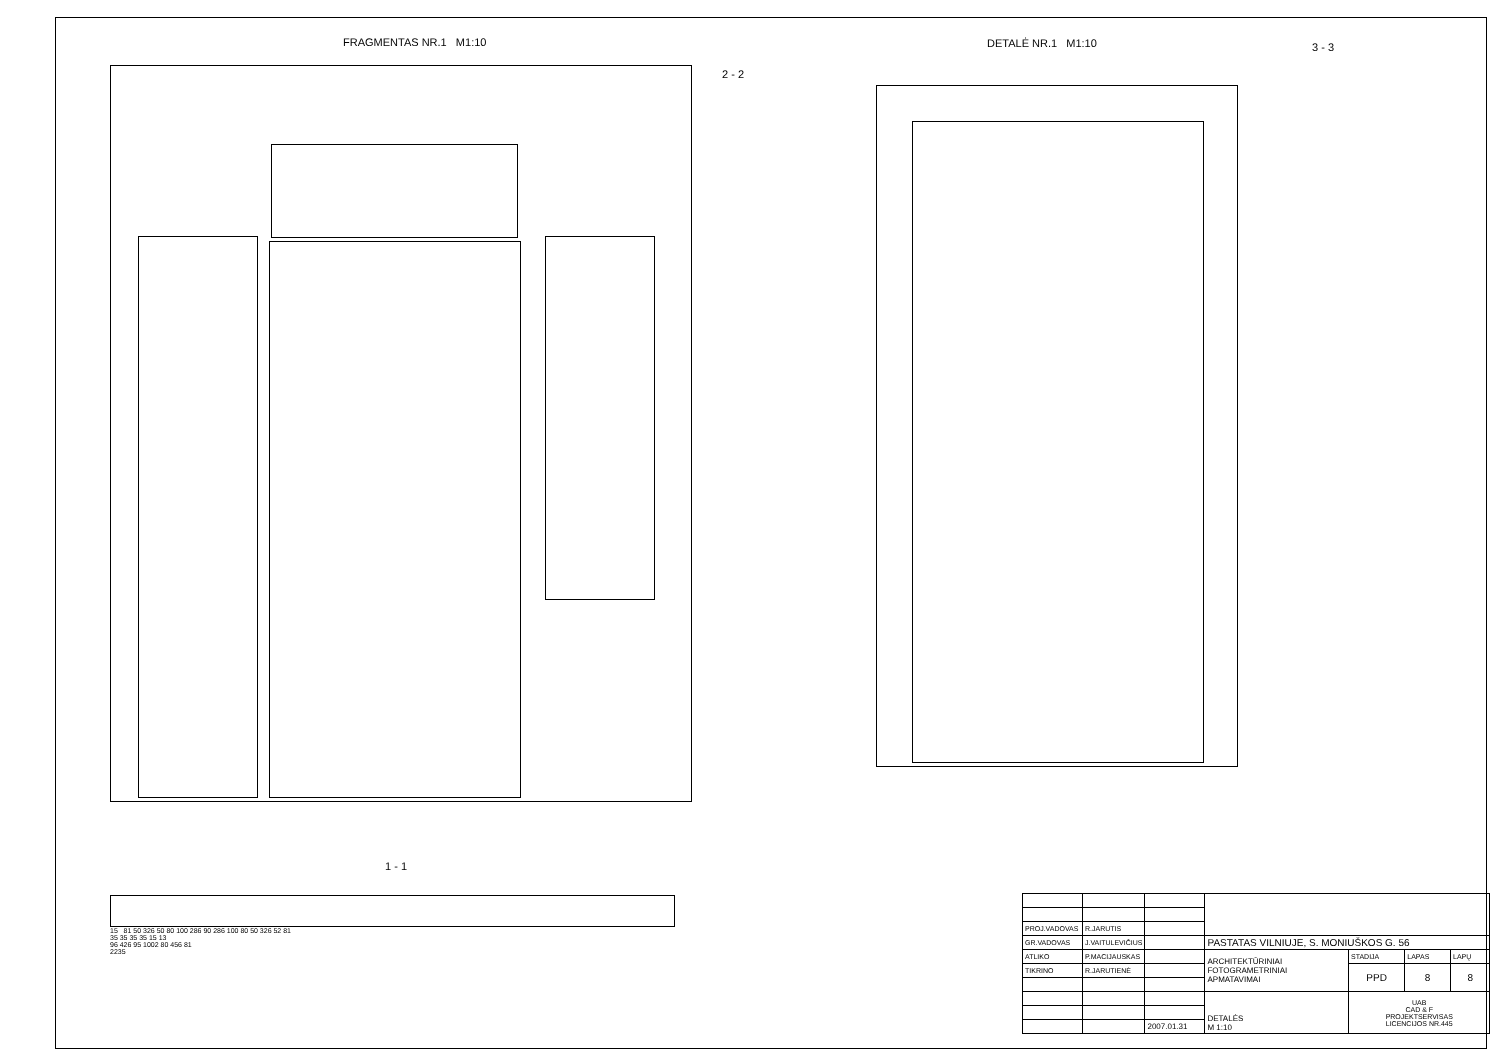FRAGMENTAS NR.1 M1:10
2 - 2
DETALĖ NR.1 M1:10 3 - 3
1 - 1
15 81 50 326 50 80 100 286 90 286 100 80 50 326 52 81
35 35 35 35 15 13
96 426 95 1002 80 456 81
2235
| PROJ.VADOVAS | R.JARUTIS | | | | | |
| GR.VADOVAS | J.VAITULEVIČIUS | | PASTATAS VILNIUJE, S. MONIUŠKOS G. 56 | | | |
| ATLIKO | P.MACIJAUSKAS | | ARCHITEKTŪRINIAI FOTOGRAMETRINIAI APMATAVIMAI | STADIJA | LAPAS | LAPŲ |
| TIKRINO | R.JARUTIENĖ | | | PPD | 8 | 8 |
| | | | DETALĖS M 1:10 | UAB CAD & F PROJEKTSERVISAS LICENCIJOS NR.445 | | |
| | | 2007.01.31 | | | | |